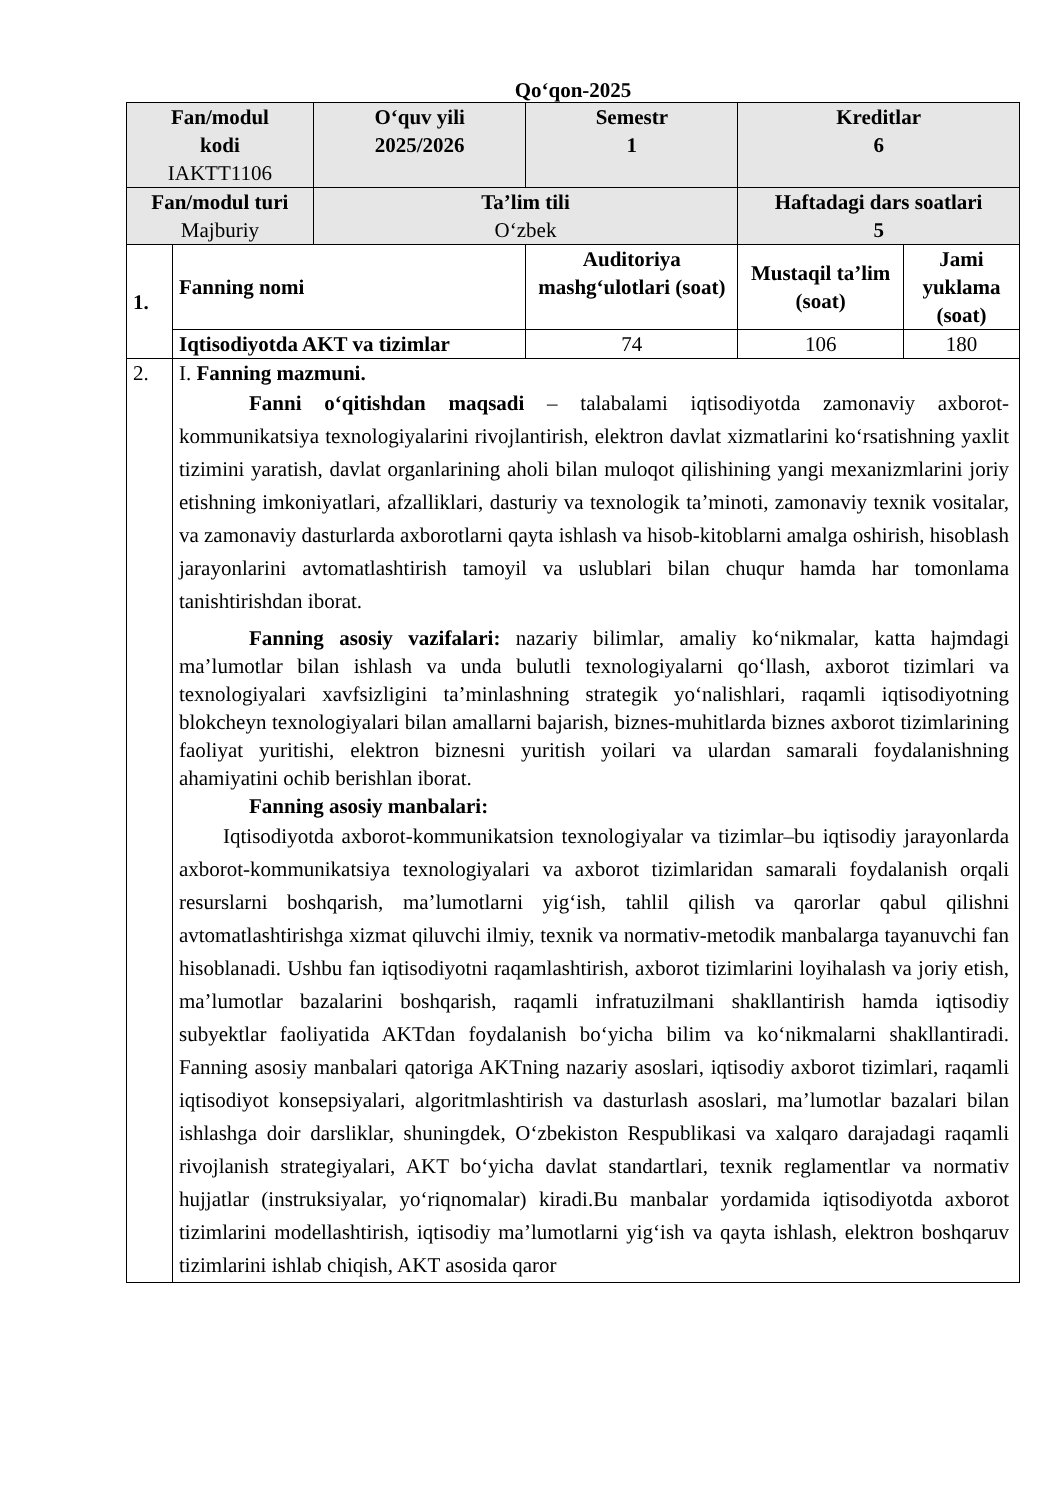Qo‘qon-2025
| Fan/modul kodi IAKTT1106 | | O‘quv yili 2025/2026 | Semestr 1 | Kreditlar 6 | |
| Fan/modul turi Majburiy | | Ta’lim tili O‘zbek | | Haftadagi dars soatlari 5 | |
| 1. | Fanning nomi | | Auditoriya mashg‘ulotlari (soat) | Mustaqil ta’lim (soat) | Jami yuklama (soat) |
| | Iqtisodiyotda AKT va tizimlar | | 74 | 106 | 180 |
| 2. | I. Fanning mazmuni. Fanni o‘qitishdan maqsadi – talabalami iqtisodiyotda zamonaviy axborot-kommunikatsiya texnologiyalarini rivojlantirish, elektron davlat xizmatlarini ko‘rsatishning yaxlit tizimini yaratish, davlat organlarining aholi bilan muloqot qilishining yangi mexanizmlarini joriy etishning imkoniyatlari, afzalliklari, dasturiy va texnologik ta’minoti, zamonaviy texnik vositalar, va zamonaviy dasturlarda axborotlarni qayta ishlash va hisob-kitoblarni amalga oshirish, hisoblash jarayonlarini avtomatlashtirish tamoyil va uslublari bilan chuqur hamda har tomonlama tanishtirishdan iborat. Fanning asosiy vazifalari: nazariy bilimlar, amaliy ko‘nikmalar, katta hajmdagi ma’lumotlar bilan ishlash va unda bulutli texnologiyalarni qo‘llash, axborot tizimlari va texnologiyalari xavfsizligini ta’minlashning strategik yo‘nalishlari, raqamli iqtisodiyotning blokcheyn texnologiyalari bilan amallarni bajarish, biznes-muhitlarda biznes axborot tizimlarining faoliyat yuritishi, elektron biznesni yuritish yoilari va ulardan samarali foydalanishning ahamiyatini ochib berishlan iborat. Fanning asosiy manbalari: Iqtisodiyotda axborot-kommunikatsion texnologiyalar va tizimlar–bu iqtisodiy jarayonlarda axborot-kommunikatsiya texnologiyalari va axborot tizimlaridan samarali foydalanish orqali resurslarni boshqarish, ma’lumotlarni yig‘ish, tahlil qilish va qarorlar qabul qilishni avtomatlashtirishga xizmat qiluvchi ilmiy, texnik va normativ-metodik manbalarga tayanuvchi fan hisoblanadi. Ushbu fan iqtisodiyotni raqamlashtirish, axborot tizimlarini loyihalash va joriy etish, ma’lumotlar bazalarini boshqarish, raqamli infratuzilmani shakllantirish hamda iqtisodiy subyektlar faoliyatida AKTdan foydalanish bo‘yicha bilim va ko‘nikmalarni shakllantiradi. Fanning asosiy manbalari qatoriga AKTning nazariy asoslari, iqtisodiy axborot tizimlari, raqamli iqtisodiyot konsepsiyalari, algoritmlashtirish va dasturlash asoslari, ma’lumotlar bazalari bilan ishlashga doir darsliklar, shuningdek, O‘zbekiston Respublikasi va xalqaro darajadagi raqamli rivojlanish strategiyalari, AKT bo‘yicha davlat standartlari, texnik reglamentlar va normativ hujjatlar (instruksiyalar, yo‘riqnomalar) kiradi.Bu manbalar yordamida iqtisodiyotda axborot tizimlarini modellashtirish, iqtisodiy ma’lumotlarni yig‘ish va qayta ishlash, elektron boshqaruv tizimlarini ishlab chiqish, AKT asosida qaror | | | | |